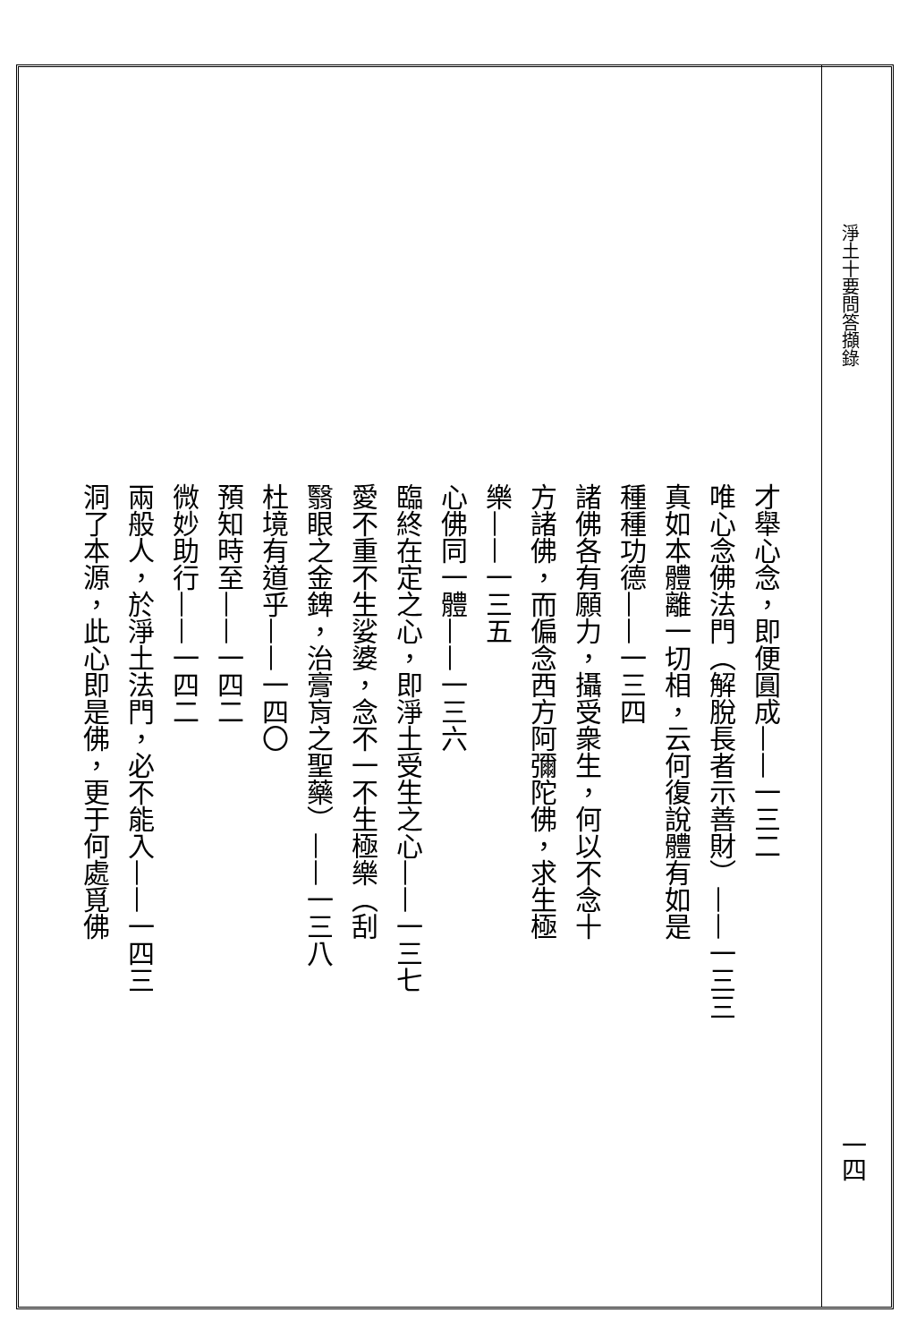淨土十要問答擷錄
才舉心念，即便圓成——一三二
唯心念佛法門（解脫長者示善財）——一三三
真如本體離一切相，云何復說體有如是
種種功德——一三四
諸佛各有願力，攝受衆生，何以不念十
方諸佛，而偏念西方阿彌陀佛，求生極
樂——一三五
心佛同一體——一三六
臨終在定之心，即淨土受生之心——一三七
愛不重不生娑婆，念不一不生極樂（刮
翳眼之金錍，治膏肓之聖藥）——一三八
杜境有道乎——一四〇
預知時至——一四二
微妙助行——一四二
兩般人，於淨土法門，必不能入——一四三
洞了本源，此心即是佛，更于何處覓佛
一四